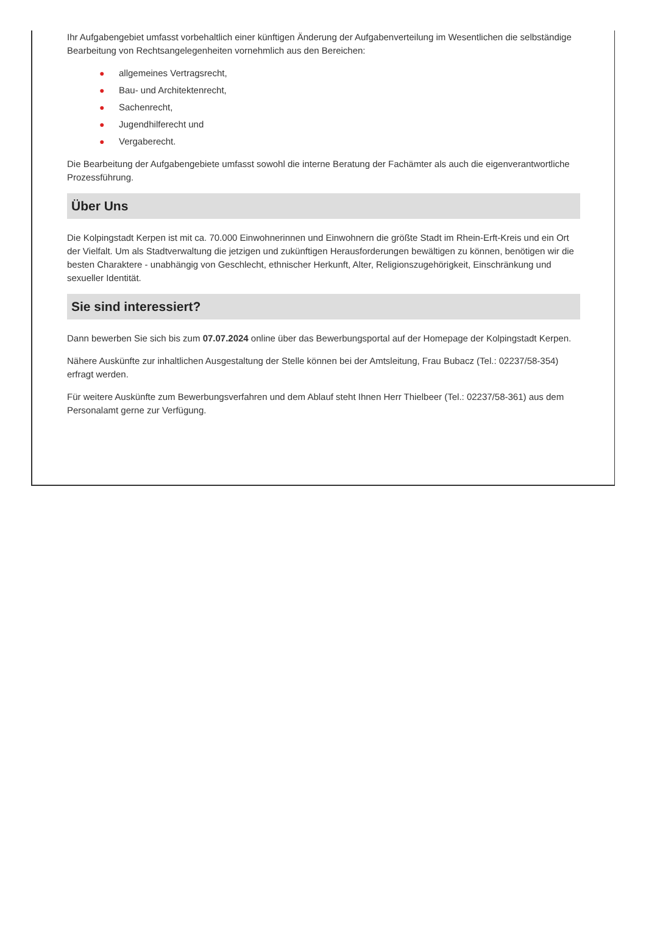Ihr Aufgabengebiet umfasst vorbehaltlich einer künftigen Änderung der Aufgabenverteilung im Wesentlichen die selbständige Bearbeitung von Rechtsangelegenheiten vornehmlich aus den Bereichen:
● allgemeines Vertragsrecht,
● Bau- und Architektenrecht,
● Sachenrecht,
● Jugendhilferecht und
● Vergaberecht.
Die Bearbeitung der Aufgabengebiete umfasst sowohl die interne Beratung der Fachämter als auch die eigenverantwortliche Prozessführung.
Über Uns
Die Kolpingstadt Kerpen ist mit ca. 70.000 Einwohnerinnen und Einwohnern die größte Stadt im Rhein-Erft-Kreis und ein Ort der Vielfalt. Um als Stadtverwaltung die jetzigen und zukünftigen Herausforderungen bewältigen zu können, benötigen wir die besten Charaktere - unabhängig von Geschlecht, ethnischer Herkunft, Alter, Religionszugehörigkeit, Einschränkung und sexueller Identität.
Sie sind interessiert?
Dann bewerben Sie sich bis zum 07.07.2024 online über das Bewerbungsportal auf der Homepage der Kolpingstadt Kerpen.
Nähere Auskünfte zur inhaltlichen Ausgestaltung der Stelle können bei der Amtsleitung, Frau Bubacz (Tel.: 02237/58-354) erfragt werden.
Für weitere Auskünfte zum Bewerbungsverfahren und dem Ablauf steht Ihnen Herr Thielbeer (Tel.: 02237/58-361) aus dem Personalamt gerne zur Verfügung.